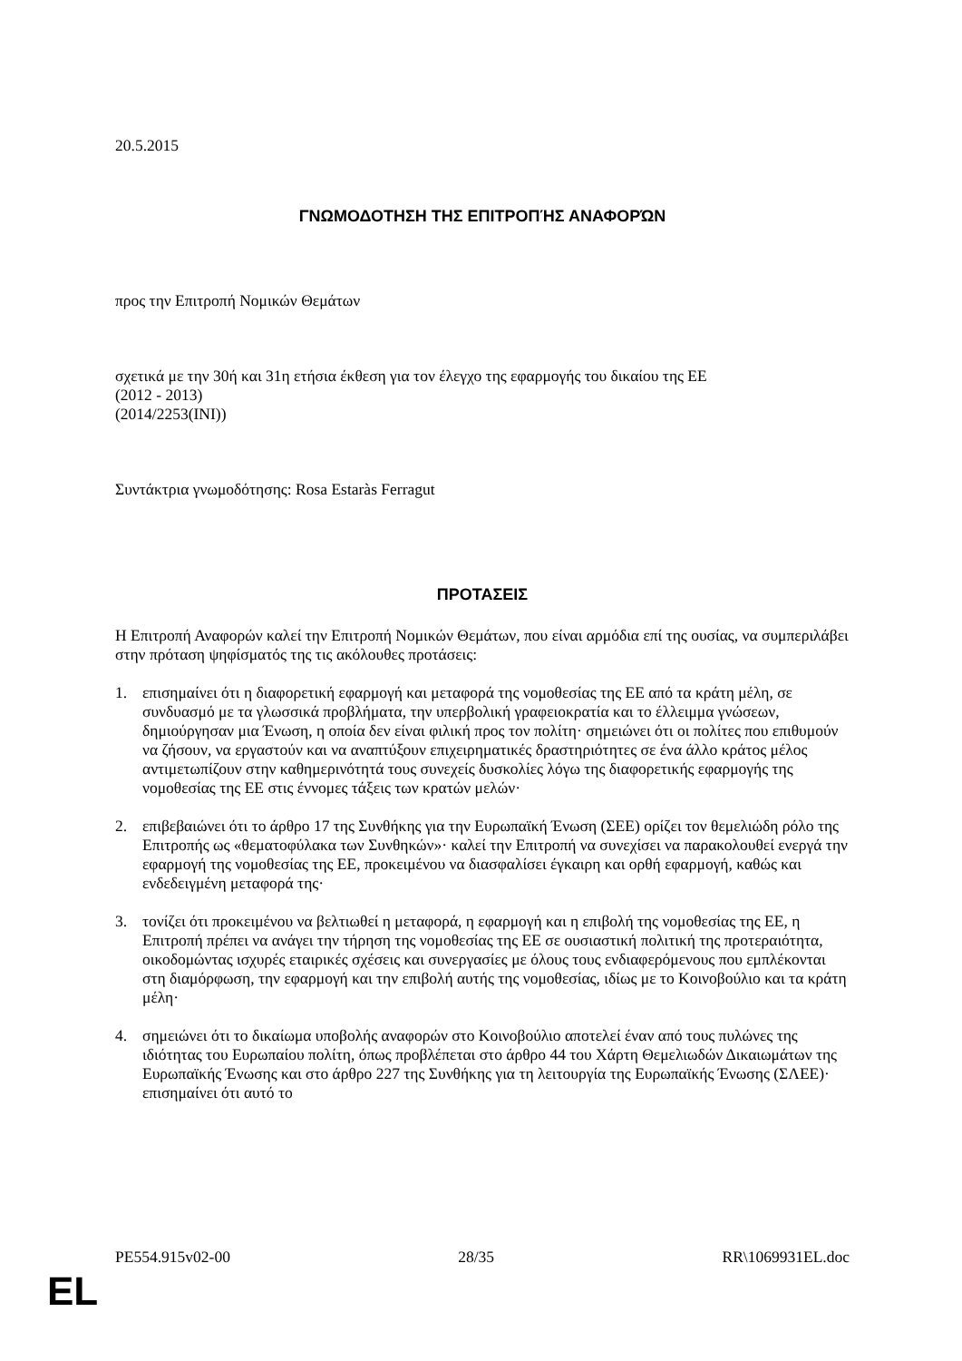20.5.2015
ΓΝΩΜΟΔΟΤΗΣΗ ΤΗΣ ΕΠΙΤΡΟΠΉΣ ΑΝΑΦΟΡΏΝ
προς την Επιτροπή Νομικών Θεμάτων
σχετικά με την 30ή και 31η ετήσια έκθεση για τον έλεγχο της εφαρμογής του δικαίου της ΕΕ
(2012 - 2013)
(2014/2253(INI))
Συντάκτρια γνωμοδότησης: Rosa Estaràs Ferragut
ΠΡΟΤΑΣΕΙΣ
Η Επιτροπή Αναφορών καλεί την Επιτροπή Νομικών Θεμάτων, που είναι αρμόδια επί της ουσίας, να συμπεριλάβει στην πρόταση ψηφίσματός της τις ακόλουθες προτάσεις:
1. επισημαίνει ότι η διαφορετική εφαρμογή και μεταφορά της νομοθεσίας της ΕΕ από τα κράτη μέλη, σε συνδυασμό με τα γλωσσικά προβλήματα, την υπερβολική γραφειοκρατία και το έλλειμμα γνώσεων, δημιούργησαν μια Ένωση, η οποία δεν είναι φιλική προς τον πολίτη· σημειώνει ότι οι πολίτες που επιθυμούν να ζήσουν, να εργαστούν και να αναπτύξουν επιχειρηματικές δραστηριότητες σε ένα άλλο κράτος μέλος αντιμετωπίζουν στην καθημερινότητά τους συνεχείς δυσκολίες λόγω της διαφορετικής εφαρμογής της νομοθεσίας της ΕΕ στις έννομες τάξεις των κρατών μελών·
2. επιβεβαιώνει ότι το άρθρο 17 της Συνθήκης για την Ευρωπαϊκή Ένωση (ΣΕΕ) ορίζει τον θεμελιώδη ρόλο της Επιτροπής ως «θεματοφύλακα των Συνθηκών»· καλεί την Επιτροπή να συνεχίσει να παρακολουθεί ενεργά την εφαρμογή της νομοθεσίας της ΕΕ, προκειμένου να διασφαλίσει έγκαιρη και ορθή εφαρμογή, καθώς και ενδεδειγμένη μεταφορά της·
3. τονίζει ότι προκειμένου να βελτιωθεί η μεταφορά, η εφαρμογή και η επιβολή της νομοθεσίας της ΕΕ, η Επιτροπή πρέπει να ανάγει την τήρηση της νομοθεσίας της ΕΕ σε ουσιαστική πολιτική της προτεραιότητα, οικοδομώντας ισχυρές εταιρικές σχέσεις και συνεργασίες με όλους τους ενδιαφερόμενους που εμπλέκονται στη διαμόρφωση, την εφαρμογή και την επιβολή αυτής της νομοθεσίας, ιδίως με το Κοινοβούλιο και τα κράτη μέλη·
4. σημειώνει ότι το δικαίωμα υποβολής αναφορών στο Κοινοβούλιο αποτελεί έναν από τους πυλώνες της ιδιότητας του Ευρωπαίου πολίτη, όπως προβλέπεται στο άρθρο 44 του Χάρτη Θεμελιωδών Δικαιωμάτων της Ευρωπαϊκής Ένωσης και στο άρθρο 227 της Συνθήκης για τη λειτουργία της Ευρωπαϊκής Ένωσης (ΣΛΕΕ)· επισημαίνει ότι αυτό το
PE554.915v02-00 28/35 RR\1069931EL.doc
EL